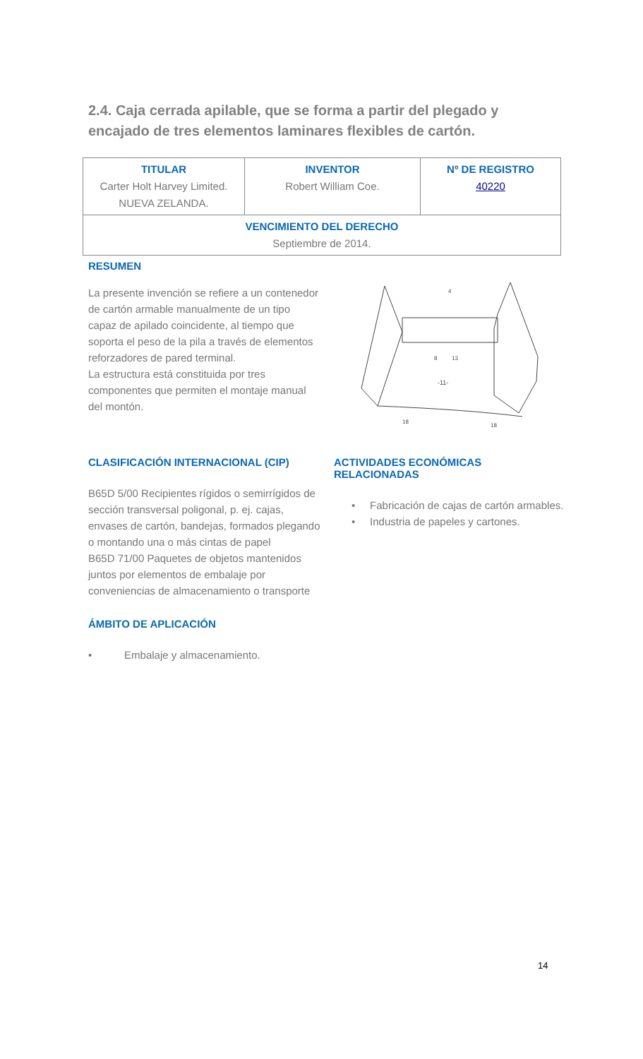2.4. Caja cerrada apilable, que se forma a partir del plegado y encajado de tres elementos laminares flexibles de cartón.
| TITULAR Carter Holt Harvey Limited. NUEVA ZELANDA. | INVENTOR Robert William Coe. | Nº DE REGISTRO 40220 |
| VENCIMIENTO DEL DERECHO Septiembre de 2014. | | |
RESUMEN
La presente invención se refiere a un contenedor de cartón armable manualmente de un tipo capaz de apilado coincidente, al tiempo que soporta el peso de la pila a través de elementos reforzadores de pared terminal.
La estructura está constituida por tres componentes que permiten el montaje manual del montón.
-11-
18
18
8
13
4
CLASIFICACIÓN INTERNACIONAL (CIP)
B65D 5/00 Recipientes rígidos o semirrígidos de sección transversal poligonal, p. ej. cajas, envases de cartón, bandejas, formados plegando o montando una o más cintas de papel
B65D 71/00 Paquetes de objetos mantenidos juntos por elementos de embalaje por conveniencias de almacenamiento o transporte
ACTIVIDADES ECONÓMICAS RELACIONADAS
• Fabricación de cajas de cartón armables.
• Industria de papeles y cartones.
ÁMBITO DE APLICACIÓN
• Embalaje y almacenamiento.
14